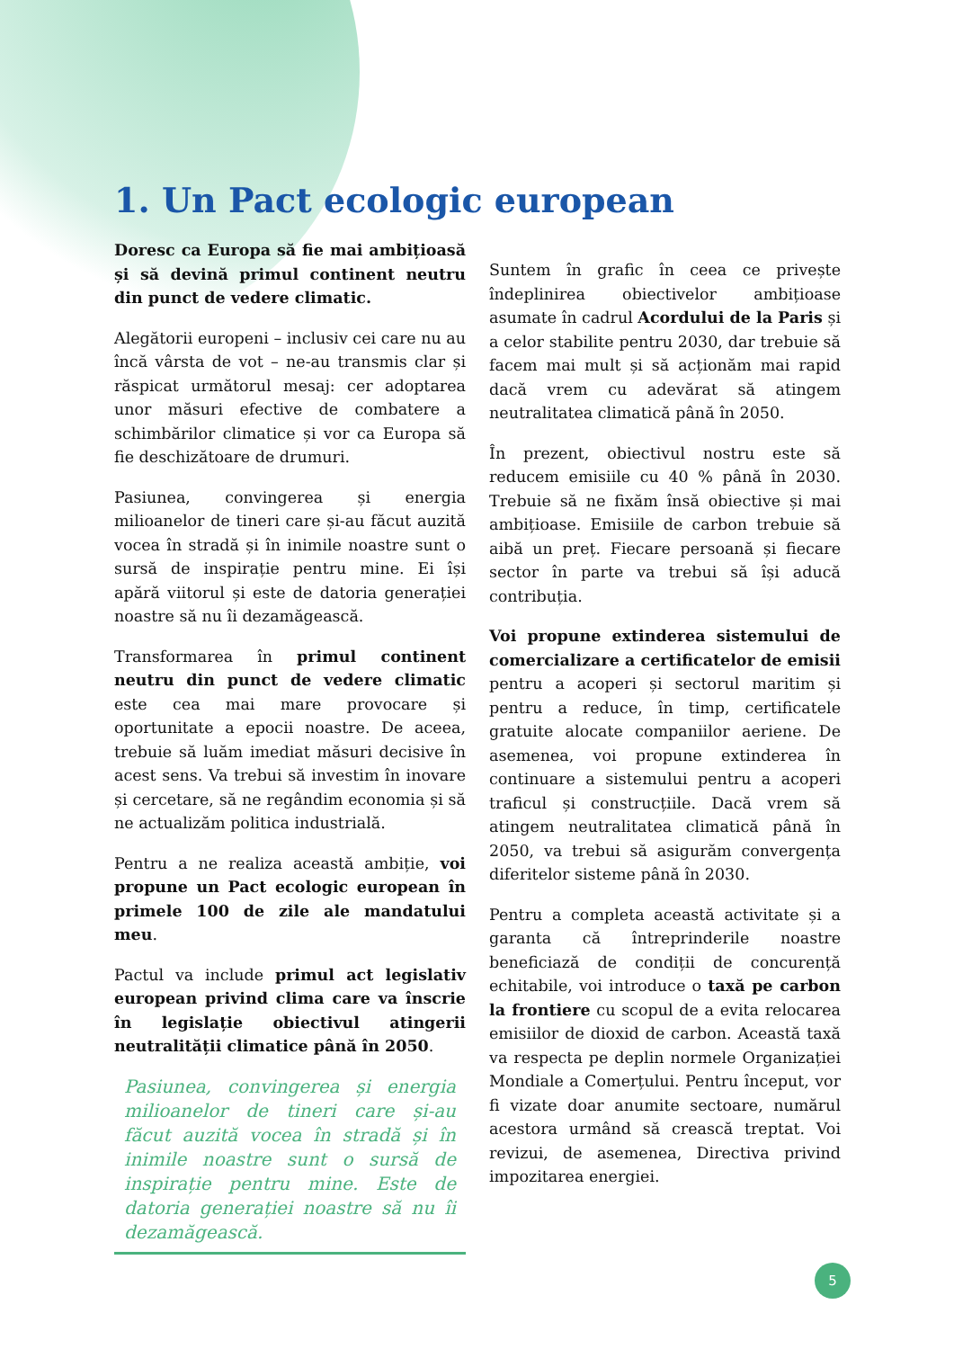1. Un Pact ecologic european
Doresc ca Europa să fie mai ambițioasă și să devină primul continent neutru din punct de vedere climatic.
Alegătorii europeni – inclusiv cei care nu au încă vârsta de vot – ne-au transmis clar și răspicat următorul mesaj: cer adoptarea unor măsuri efective de combatere a schimbărilor climatice și vor ca Europa să fie deschizătoare de drumuri.
Pasiunea, convingerea și energia milioanelor de tineri care și-au făcut auzită vocea în stradă și în inimile noastre sunt o sursă de inspirație pentru mine. Ei își apără viitorul și este de datoria generației noastre să nu îi dezamăgească.
Transformarea în primul continent neutru din punct de vedere climatic este cea mai mare provocare și oportunitate a epocii noastre. De aceea, trebuie să luăm imediat măsuri decisive în acest sens. Va trebui să investim în inovare și cercetare, să ne regândim economia și să ne actualizăm politica industrială.
Pentru a ne realiza această ambiție, voi propune un Pact ecologic european în primele 100 de zile ale mandatului meu.
Pactul va include primul act legislativ european privind clima care va înscrie în legislație obiectivul atingerii neutralității climatice până în 2050.
Pasiunea, convingerea și energia milioanelor de tineri care și-au făcut auzită vocea în stradă și în inimile noastre sunt o sursă de inspirație pentru mine. Este de datoria generației noastre să nu îi dezamăgească.
Suntem în grafic în ceea ce privește îndeplinirea obiectivelor ambițioase asumate în cadrul Acordului de la Paris și a celor stabilite pentru 2030, dar trebuie să facem mai mult și să acționăm mai rapid dacă vrem cu adevărat să atingem neutralitatea climatică până în 2050.
În prezent, obiectivul nostru este să reducem emisiile cu 40 % până în 2030. Trebuie să ne fixăm însă obiective și mai ambițioase. Emisiile de carbon trebuie să aibă un preț. Fiecare persoană și fiecare sector în parte va trebui să își aducă contribuția.
Voi propune extinderea sistemului de comercializare a certificatelor de emisii pentru a acoperi și sectorul maritim și pentru a reduce, în timp, certificatele gratuite alocate companiilor aeriene. De asemenea, voi propune extinderea în continuare a sistemului pentru a acoperi traficul și construcțiile. Dacă vrem să atingem neutralitatea climatică până în 2050, va trebui să asigurăm convergența diferitelor sisteme până în 2030.
Pentru a completa această activitate și a garanta că întreprinderile noastre beneficiază de condiții de concurență echitabile, voi introduce o taxă pe carbon la frontiere cu scopul de a evita relocarea emisiilor de dioxid de carbon. Această taxă va respecta pe deplin normele Organizației Mondiale a Comerțului. Pentru început, vor fi vizate doar anumite sectoare, numărul acestora urmând să crească treptat. Voi revizui, de asemenea, Directiva privind impozitarea energiei.
5